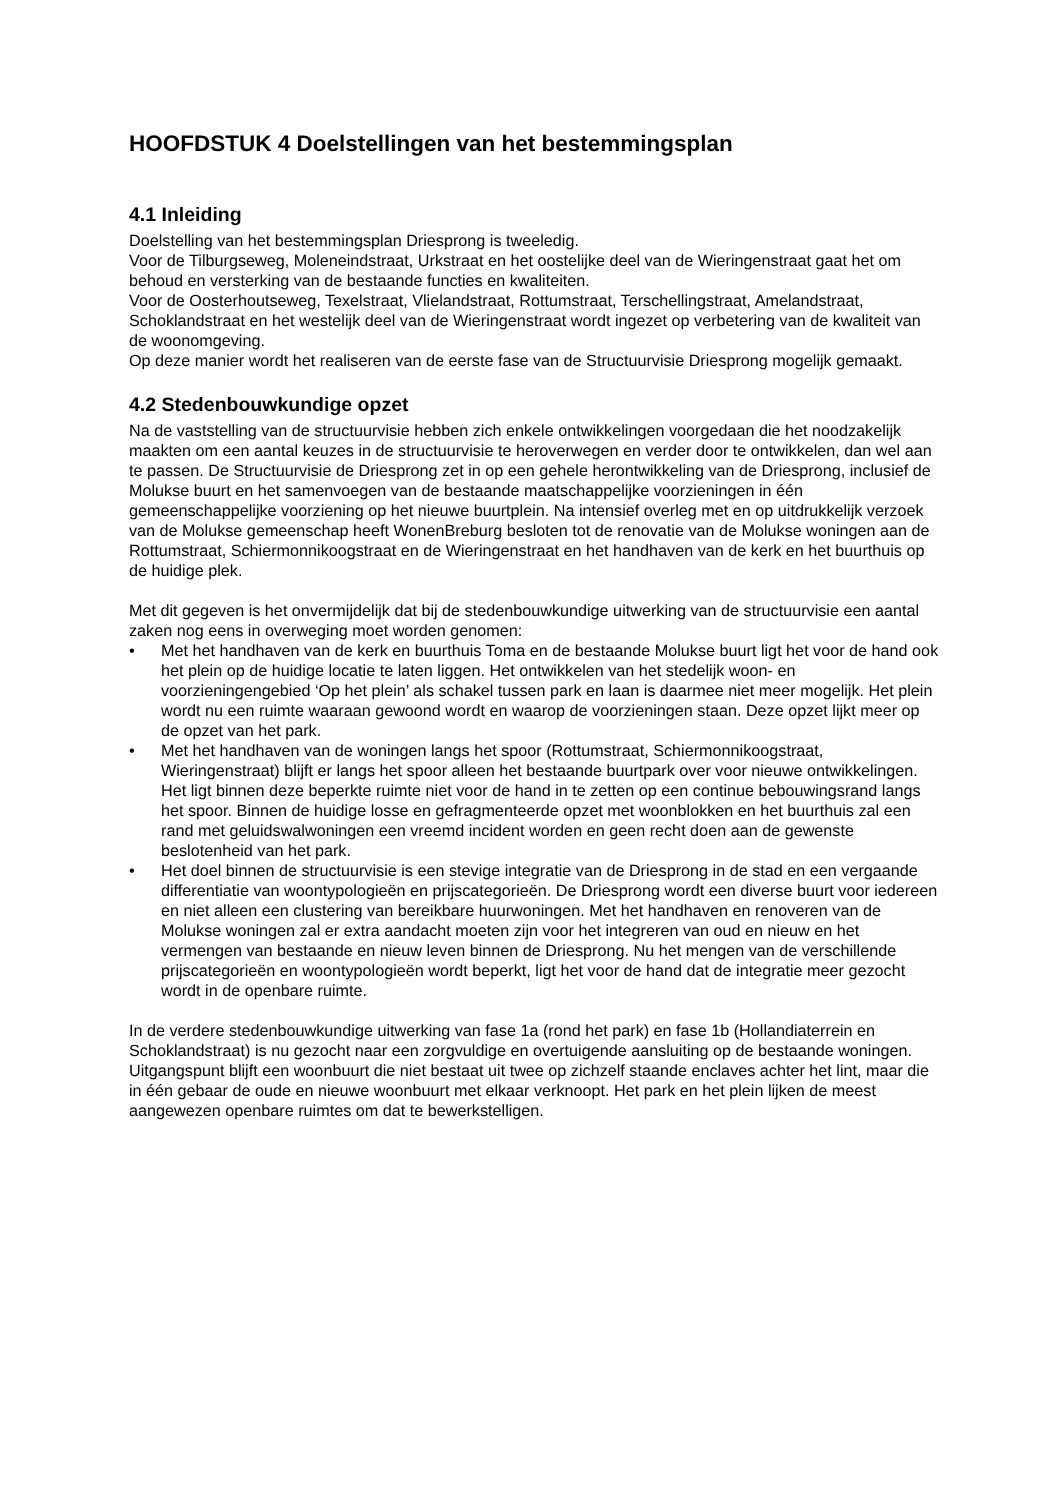HOOFDSTUK 4 Doelstellingen van het bestemmingsplan
4.1 Inleiding
Doelstelling van het bestemmingsplan Driesprong is tweeledig.
Voor de Tilburgseweg, Moleneindstraat, Urkstraat en het oostelijke deel van de Wieringenstraat gaat het om behoud en versterking van de bestaande functies en kwaliteiten.
Voor de Oosterhoutseweg, Texelstraat, Vlielandstraat, Rottumstraat, Terschellingstraat, Amelandstraat, Schoklandstraat en het westelijk deel van de Wieringenstraat wordt ingezet op verbetering van de kwaliteit van de woonomgeving.
Op deze manier wordt het realiseren van de eerste fase van de Structuurvisie Driesprong mogelijk gemaakt.
4.2 Stedenbouwkundige opzet
Na de vaststelling van de structuurvisie hebben zich enkele ontwikkelingen voorgedaan die het noodzakelijk maakten om een aantal keuzes in de structuurvisie te heroverwegen en verder door te ontwikkelen, dan wel aan te passen. De Structuurvisie de Driesprong zet in op een gehele herontwikkeling van de Driesprong, inclusief de Molukse buurt en het samenvoegen van de bestaande maatschappelijke voorzieningen in één gemeenschappelijke voorziening op het nieuwe buurtplein. Na intensief overleg met en op uitdrukkelijk verzoek van de Molukse gemeenschap heeft WonenBreburg besloten tot de renovatie van de Molukse woningen aan de Rottumstraat, Schiermonnikoogstraat en de Wieringenstraat en het handhaven van de kerk en het buurthuis op de huidige plek.
Met dit gegeven is het onvermijdelijk dat bij de stedenbouwkundige uitwerking van de structuurvisie een aantal zaken nog eens in overweging moet worden genomen:
• Met het handhaven van de kerk en buurthuis Toma en de bestaande Molukse buurt ligt het voor de hand ook het plein op de huidige locatie te laten liggen. Het ontwikkelen van het stedelijk woon- en voorzieningengebied ‘Op het plein’ als schakel tussen park en laan is daarmee niet meer mogelijk. Het plein wordt nu een ruimte waaraan gewoond wordt en waarop de voorzieningen staan. Deze opzet lijkt meer op de opzet van het park.
• Met het handhaven van de woningen langs het spoor (Rottumstraat, Schiermonnikoogstraat, Wieringenstraat) blijft er langs het spoor alleen het bestaande buurtpark over voor nieuwe ontwikkelingen. Het ligt binnen deze beperkte ruimte niet voor de hand in te zetten op een continue bebouwingsrand langs het spoor. Binnen de huidige losse en gefragmenteerde opzet met woonblokken en het buurthuis zal een rand met geluidswalwoningen een vreemd incident worden en geen recht doen aan de gewenste beslotenheid van het park.
• Het doel binnen de structuurvisie is een stevige integratie van de Driesprong in de stad en een vergaande differentiatie van woontypologieën en prijscategorieën. De Driesprong wordt een diverse buurt voor iedereen en niet alleen een clustering van bereikbare huurwoningen. Met het handhaven en renoveren van de Molukse woningen zal er extra aandacht moeten zijn voor het integreren van oud en nieuw en het vermengen van bestaande en nieuw leven binnen de Driesprong. Nu het mengen van de verschillende prijscategorieën en woontypologieën wordt beperkt, ligt het voor de hand dat de integratie meer gezocht wordt in de openbare ruimte.
In de verdere stedenbouwkundige uitwerking van fase 1a (rond het park) en fase 1b (Hollandiaterrein en Schoklandstraat) is nu gezocht naar een zorgvuldige en overtuigende aansluiting op de bestaande woningen. Uitgangspunt blijft een woonbuurt die niet bestaat uit twee op zichzelf staande enclaves achter het lint, maar die in één gebaar de oude en nieuwe woonbuurt met elkaar verknoopt. Het park en het plein lijken de meest aangewezen openbare ruimtes om dat te bewerkstelligen.